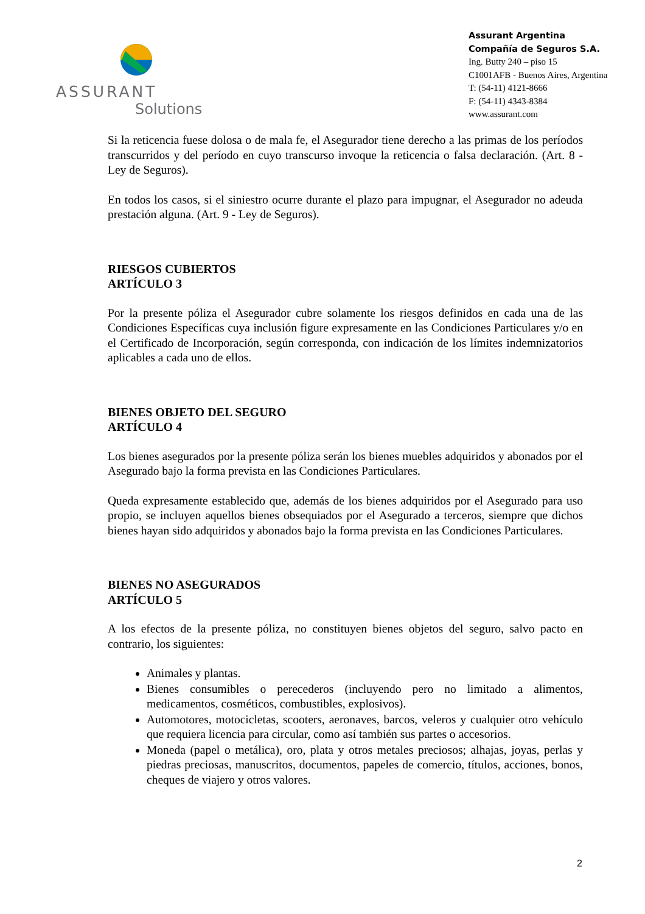ASSURANT
Solutions
Assurant Argentina
Compañía de Seguros S.A.
Ing. Butty 240 – piso 15
C1001AFB - Buenos Aires, Argentina
T: (54-11) 4121-8666
F: (54-11) 4343-8384
www.assurant.com
Si la reticencia fuese dolosa o de mala fe, el Asegurador tiene derecho a las primas de los períodos transcurridos y del período en cuyo transcurso invoque la reticencia o falsa declaración. (Art. 8 - Ley de Seguros).
En todos los casos, si el siniestro ocurre durante el plazo para impugnar, el Asegurador no adeuda prestación alguna. (Art. 9 - Ley de Seguros).
RIESGOS CUBIERTOS
ARTÍCULO 3
Por la presente póliza el Asegurador cubre solamente los riesgos definidos en cada una de las Condiciones Específicas cuya inclusión figure expresamente en las Condiciones Particulares y/o en el Certificado de Incorporación, según corresponda, con indicación de los límites indemnizatorios aplicables a cada uno de ellos.
BIENES OBJETO DEL SEGURO
ARTÍCULO 4
Los bienes asegurados por la presente póliza serán los bienes muebles adquiridos y abonados por el Asegurado bajo la forma prevista en las Condiciones Particulares.
Queda expresamente establecido que, además de los bienes adquiridos por el Asegurado para uso propio, se incluyen aquellos bienes obsequiados por el Asegurado a terceros, siempre que dichos bienes hayan sido adquiridos y abonados bajo la forma prevista en las Condiciones Particulares.
BIENES NO ASEGURADOS
ARTÍCULO 5
A los efectos de la presente póliza, no constituyen bienes objetos del seguro, salvo pacto en contrario, los siguientes:
Animales y plantas.
Bienes consumibles o perecederos (incluyendo pero no limitado a alimentos, medicamentos, cosméticos, combustibles, explosivos).
Automotores, motocicletas, scooters, aeronaves, barcos, veleros y cualquier otro vehículo que requiera licencia para circular, como así también sus partes o accesorios.
Moneda (papel o metálica), oro, plata y otros metales preciosos; alhajas, joyas, perlas y piedras preciosas, manuscritos, documentos, papeles de comercio, títulos, acciones, bonos, cheques de viajero y otros valores.
2